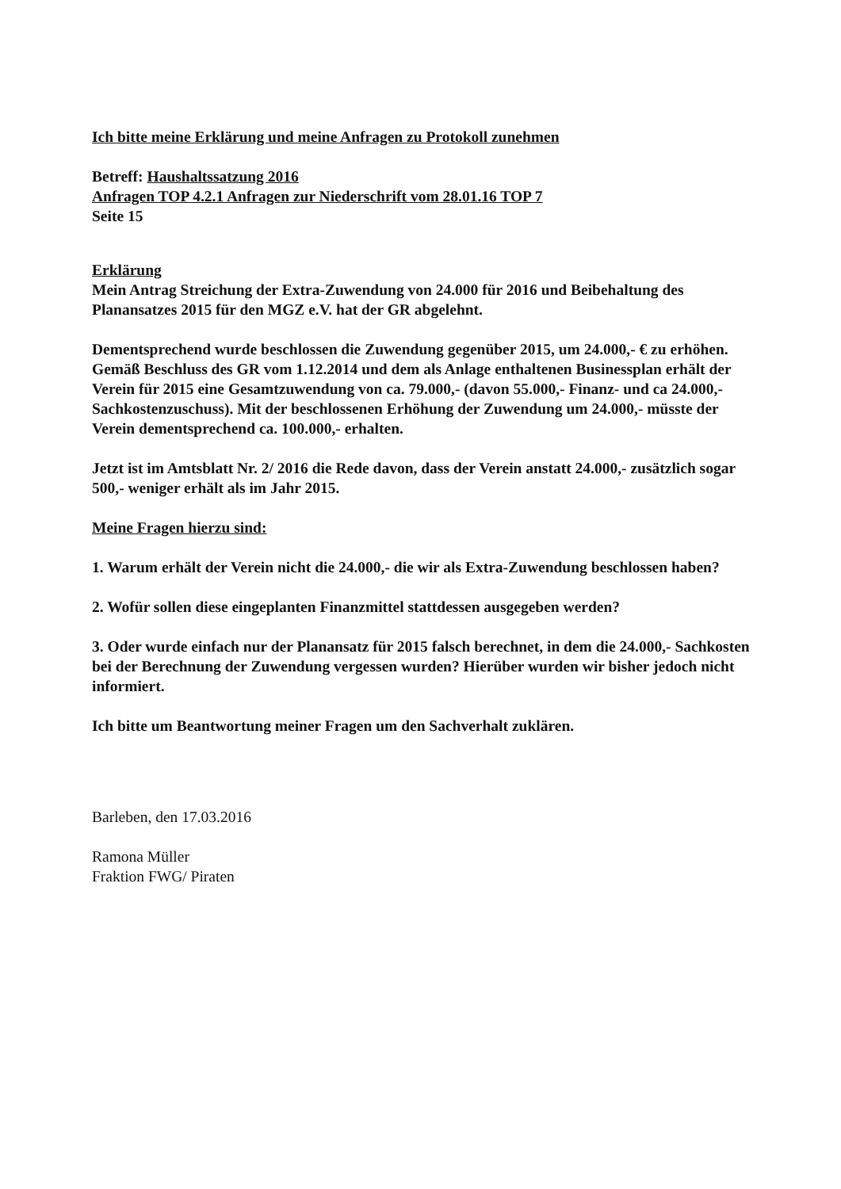Ich bitte meine Erklärung und meine Anfragen zu Protokoll zunehmen
Betreff: Haushaltssatzung 2016
Anfragen TOP 4.2.1 Anfragen zur Niederschrift vom 28.01.16 TOP 7
Seite 15
Erklärung
Mein Antrag Streichung der Extra-Zuwendung von 24.000 für 2016 und Beibehaltung des Planansatzes 2015 für den MGZ e.V. hat der GR abgelehnt.
Dementsprechend wurde beschlossen die Zuwendung gegenüber 2015, um 24.000,- € zu erhöhen.
Gemäß Beschluss des GR vom 1.12.2014 und dem als Anlage enthaltenen Businessplan erhält der Verein für 2015 eine Gesamtzuwendung von ca. 79.000,- (davon 55.000,- Finanz- und ca 24.000,- Sachkostenzuschuss). Mit der beschlossenen Erhöhung der Zuwendung um 24.000,- müsste der Verein dementsprechend ca. 100.000,- erhalten.
Jetzt ist im Amtsblatt Nr. 2/ 2016 die Rede davon, dass der Verein anstatt 24.000,- zusätzlich sogar 500,- weniger erhält als im Jahr 2015.
Meine Fragen hierzu sind:
1. Warum erhält der Verein nicht die 24.000,- die wir als Extra-Zuwendung beschlossen haben?
2. Wofür sollen diese eingeplanten Finanzmittel stattdessen ausgegeben werden?
3. Oder wurde einfach nur der Planansatz für 2015 falsch berechnet, in dem die 24.000,- Sachkosten bei der Berechnung der Zuwendung vergessen wurden? Hierüber wurden wir bisher jedoch nicht informiert.
Ich bitte um Beantwortung meiner Fragen um den Sachverhalt zuklären.
​
Barleben, den 17.03.2016
Ramona Müller
Fraktion FWG/ Piraten